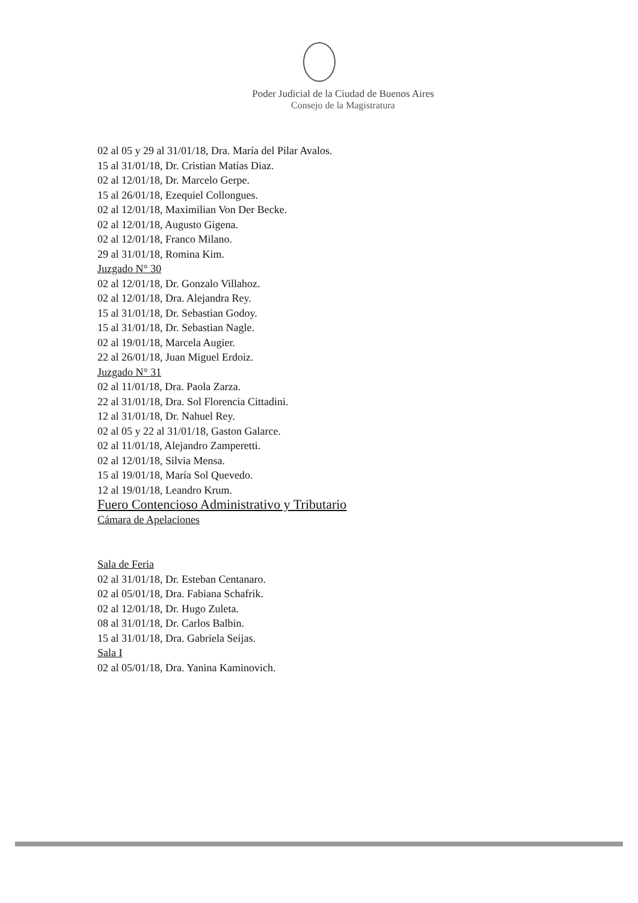Poder Judicial de la Ciudad de Buenos Aires
Consejo de la Magistratura
02 al 05 y 29 al 31/01/18, Dra. María del Pilar Avalos.
15 al 31/01/18, Dr. Cristian Matías Diaz.
02 al 12/01/18, Dr. Marcelo Gerpe.
15 al 26/01/18, Ezequiel Collongues.
02 al 12/01/18, Maximilian Von Der Becke.
02 al 12/01/18, Augusto Gigena.
02 al 12/01/18, Franco Milano.
29 al 31/01/18, Romina Kim.
Juzgado N° 30
02 al 12/01/18, Dr. Gonzalo Villahoz.
02 al 12/01/18, Dra. Alejandra Rey.
15 al 31/01/18, Dr. Sebastian Godoy.
15 al 31/01/18, Dr. Sebastian Nagle.
02 al 19/01/18, Marcela Augier.
22 al 26/01/18, Juan Miguel Erdoiz.
Juzgado N° 31
02 al 11/01/18, Dra. Paola Zarza.
22 al 31/01/18, Dra. Sol Florencia Cittadini.
12 al 31/01/18, Dr. Nahuel Rey.
02 al 05 y 22 al 31/01/18, Gaston Galarce.
02 al 11/01/18, Alejandro Zamperetti.
02 al 12/01/18, Silvia Mensa.
15 al 19/01/18, María Sol Quevedo.
12 al 19/01/18, Leandro Krum.
Fuero Contencioso Administrativo y Tributario
Cámara de Apelaciones
Sala de Feria
02 al 31/01/18, Dr. Esteban Centanaro.
02 al 05/01/18, Dra. Fabiana Schafrik.
02 al 12/01/18, Dr. Hugo Zuleta.
08 al 31/01/18, Dr. Carlos Balbin.
15 al 31/01/18, Dra. Gabriela Seijas.
Sala I
02 al 05/01/18, Dra. Yanina Kaminovich.